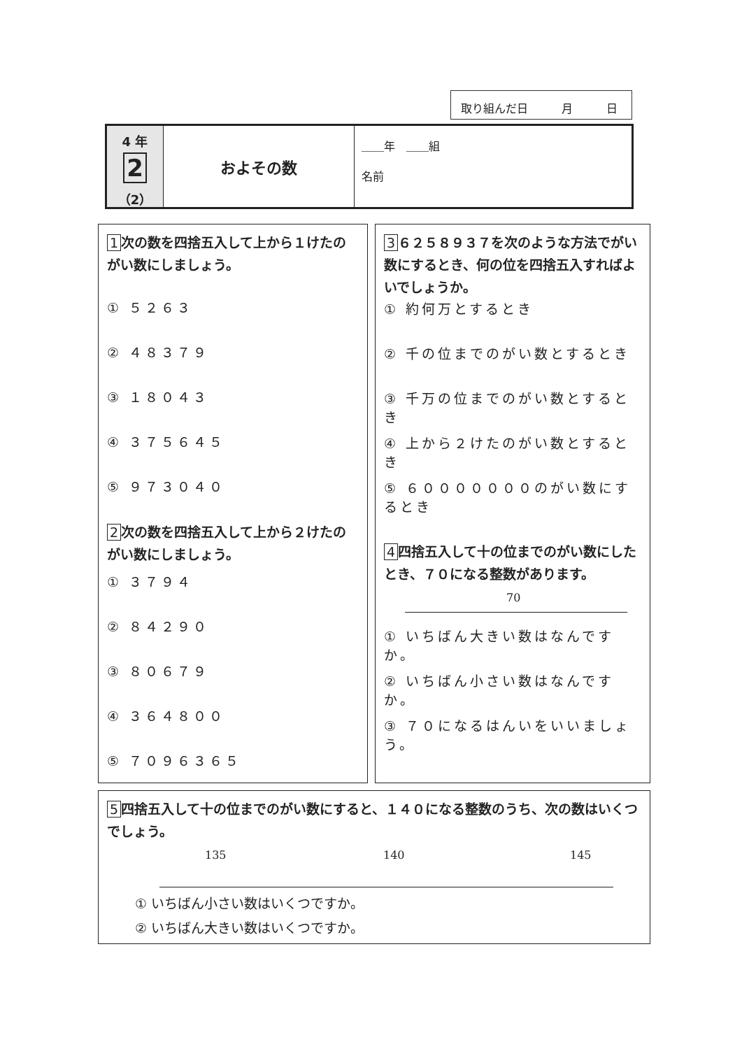取り組んだ日　　　月　　　日
4 年
2
（2）
およその数
＿＿年　＿＿組
名前
1 次の数を四捨五入して上から１けたのがい数にしましょう。
① ５２６３
② ４８３７９
③ １８０４３
④ ３７５６４５
⑤ ９７３０４０
2 次の数を四捨五入して上から２けたのがい数にしましょう。
① ３７９４
② ８４２９０
③ ８０６７９
④ ３６４８００
⑤ ７０９６３６５
3 ６２５８９３７を次のような方法でがい数にするとき、何の位を四捨五入すればよいでしょうか。
① 約何万とするとき
② 千の位までのがい数とするとき
③ 千万の位までのがい数とするとき
④ 上から２けたのがい数とするとき
⑤ ６０００００００のがい数にするとき
4 四捨五入して十の位までのがい数にしたとき、７０になる整数があります。
70
① いちばん大きい数はなんですか。
② いちばん小さい数はなんですか。
③ ７０になるはんいをいいましょう。
5 四捨五入して十の位までのがい数にすると、１４０になる整数のうち、次の数はいくつでしょう。
135 140 145
① いちばん小さい数はいくつですか。
② いちばん大きい数はいくつですか。